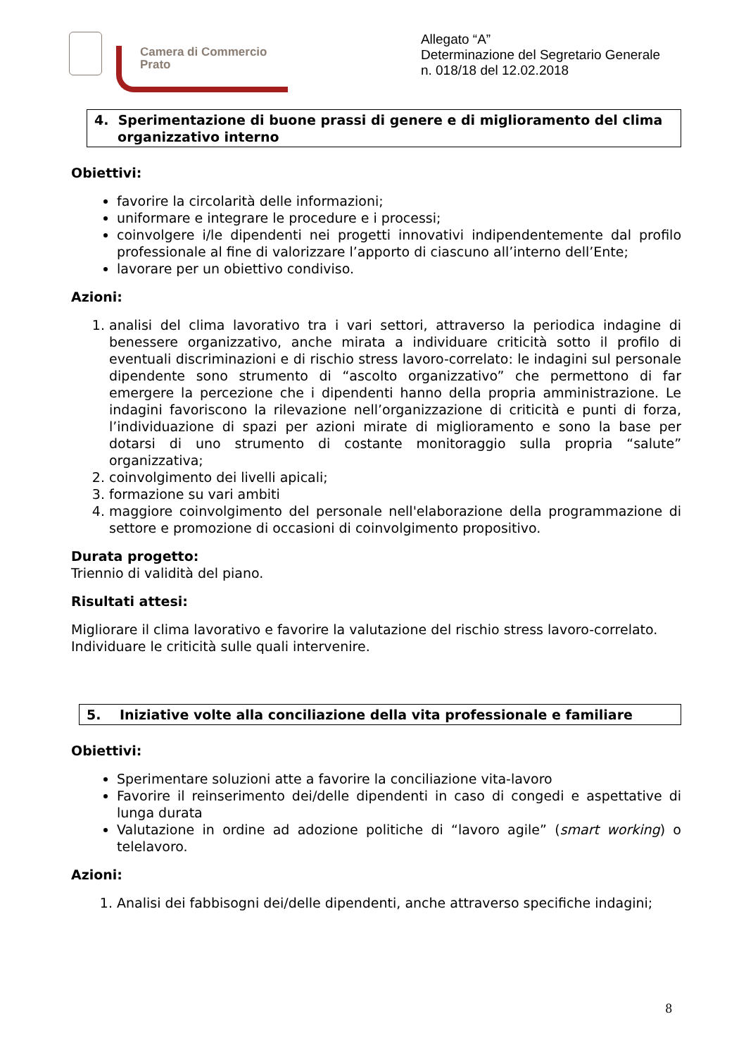Camera di Commercio
Prato
Allegato “A”
Determinazione del Segretario Generale
n. 018/18 del 12.02.2018
4. Sperimentazione di buone prassi di genere e di miglioramento del clima
organizzativo interno
Obiettivi:
favorire la circolarità delle informazioni;
uniformare e integrare le procedure e i processi;
coinvolgere i/le dipendenti nei progetti innovativi indipendentemente dal profilo professionale al fine di valorizzare l’apporto di ciascuno all’interno dell’Ente;
lavorare per un obiettivo condiviso.
Azioni:
1. analisi del clima lavorativo tra i vari settori, attraverso la periodica indagine di benessere organizzativo, anche mirata a individuare criticità sotto il profilo di eventuali discriminazioni e di rischio stress lavoro-correlato: le indagini sul personale dipendente sono strumento di “ascolto organizzativo” che permettono di far emergere la percezione che i dipendenti hanno della propria amministrazione. Le indagini favoriscono la rilevazione nell’organizzazione di criticità e punti di forza, l’individuazione di spazi per azioni mirate di miglioramento e sono la base per dotarsi di uno strumento di costante monitoraggio sulla propria “salute” organizzativa;
2. coinvolgimento dei livelli apicali;
3. formazione su vari ambiti
4. maggiore coinvolgimento del personale nell'elaborazione della programmazione di settore e promozione di occasioni di coinvolgimento propositivo.
Durata progetto:
Triennio di validità del piano.
Risultati attesi:
Migliorare il clima lavorativo e favorire la valutazione del rischio stress lavoro-correlato.
Individuare le criticità sulle quali intervenire.
5. Iniziative volte alla conciliazione della vita professionale e familiare
Obiettivi:
Sperimentare soluzioni atte a favorire la conciliazione vita-lavoro
Favorire il reinserimento dei/delle dipendenti in caso di congedi e aspettative di lunga durata
Valutazione in ordine ad adozione politiche di “lavoro agile” (smart working) o telelavoro.
Azioni:
1. Analisi dei fabbisogni dei/delle dipendenti, anche attraverso specifiche indagini;
8